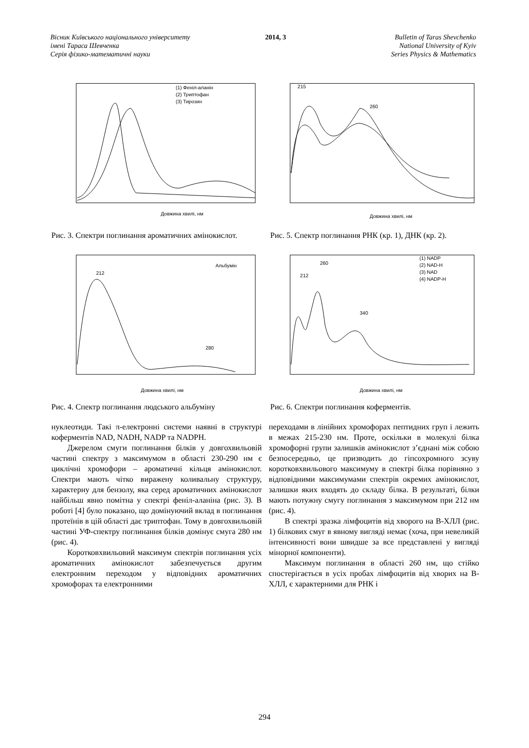Вісник Київського національного університету
імені Тараса Шевченка
Серія фізико-математичні науки
2014, 3 Bulletin of Taras Shevchenko
National University of Kyiv
Series Physics & Mathematics
Довжина хвилі, нм
(1) Феніл-аланін
(2) Триптофан
(3) Тирозин
Рис. 3. Спектри поглинання ароматичних амінокислот.
215
260
Довжина хвилі, нм
Рис. 5. Спектр поглинання РНК (кр. 1), ДНК (кр. 2).
Альбумін
212
280
Довжина хвилі, нм
Рис. 4. Спектр поглинання людського альбуміну
(1) NADP
(2) NAD-H
(3) NAD
(4) NADP-H
212
260
340
Довжина хвилі, нм
Рис. 6. Спектри поглинання коферментів.
нуклеотиди. Такі π-електронні системи наявні в структурі коферментів NAD, NADH, NADP та NADPH.
Джерелом смуги поглинання білків у довгохвильовій частині спектру з максимумом в області 230-290 нм є циклічні хромофори – ароматичні кільця амінокислот. Спектри мають чітко виражену коливальну структуру, характерну для бензолу, яка серед ароматичних амінокислот найбільш явно помітна у спектрі феніл-аланіна (рис. 3). В роботі [4] було показано, що домінуючий вклад в поглинання протеїнів в цій області дає триптофан. Тому в довгохвильовій частині УФ-спектру поглинання білків домінує смуга 280 нм (рис. 4).
Коротковхвильовий максимум спектрів поглинання усіх ароматичних амінокислот забезпечується другим електронним переходом у відповідних ароматичних хромофорах та електронними
переходами в лінійних хромофорах пептидних груп і лежить в межах 215-230 нм. Проте, оскільки в молекулі білка хромофорні групи залишків амінокислот з’єднані між собою безпосередньо, це призводить до гіпсохромного зсуву коротковхвильового максимуму в спектрі білка порівняно з відповідними максимумами спектрів окремих амінокислот, залишки яких входять до складу білка. В результаті, білки мають потужну смугу поглинання з максимумом при 212 нм (рис. 4).
В спектрі зразка лімфоцитів від хворого на В-ХЛЛ (рис. 1) білкових смуг в явному вигляді немає (хоча, при невеликій інтенсивності вони швидше за все представлені у вигляді мінорної компоненти).
Максимум поглинання в області 260 нм, що стійко спостерігається в усіх пробах лімфоцитів від хворих на В-ХЛЛ, є характерними для РНК і
294